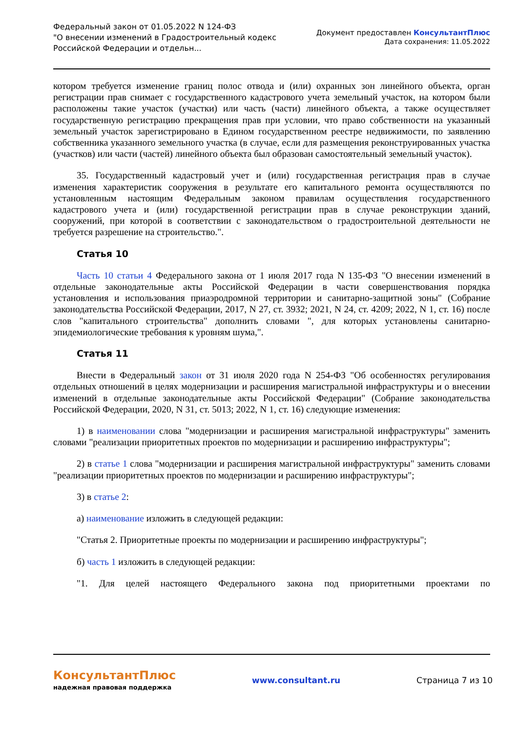Федеральный закон от 01.05.2022 N 124-ФЗ
"О внесении изменений в Градостроительный кодекс
Российской Федерации и отдельн...
Документ предоставлен КонсультантПлюс
Дата сохранения: 11.05.2022
котором требуется изменение границ полос отвода и (или) охранных зон линейного объекта, орган регистрации прав снимает с государственного кадастрового учета земельный участок, на котором были расположены такие участок (участки) или часть (части) линейного объекта, а также осуществляет государственную регистрацию прекращения прав при условии, что право собственности на указанный земельный участок зарегистрировано в Едином государственном реестре недвижимости, по заявлению собственника указанного земельного участка (в случае, если для размещения реконструированных участка (участков) или части (частей) линейного объекта был образован самостоятельный земельный участок).
35. Государственный кадастровый учет и (или) государственная регистрация прав в случае изменения характеристик сооружения в результате его капитального ремонта осуществляются по установленным настоящим Федеральным законом правилам осуществления государственного кадастрового учета и (или) государственной регистрации прав в случае реконструкции зданий, сооружений, при которой в соответствии с законодательством о градостроительной деятельности не требуется разрешение на строительство.".
Статья 10
Часть 10 статьи 4 Федерального закона от 1 июля 2017 года N 135-ФЗ "О внесении изменений в отдельные законодательные акты Российской Федерации в части совершенствования порядка установления и использования приаэродромной территории и санитарно-защитной зоны" (Собрание законодательства Российской Федерации, 2017, N 27, ст. 3932; 2021, N 24, ст. 4209; 2022, N 1, ст. 16) после слов "капитального строительства" дополнить словами ", для которых установлены санитарно-эпидемиологические требования к уровням шума,".
Статья 11
Внести в Федеральный закон от 31 июля 2020 года N 254-ФЗ "Об особенностях регулирования отдельных отношений в целях модернизации и расширения магистральной инфраструктуры и о внесении изменений в отдельные законодательные акты Российской Федерации" (Собрание законодательства Российской Федерации, 2020, N 31, ст. 5013; 2022, N 1, ст. 16) следующие изменения:
1) в наименовании слова "модернизации и расширения магистральной инфраструктуры" заменить словами "реализации приоритетных проектов по модернизации и расширению инфраструктуры";
2) в статье 1 слова "модернизации и расширения магистральной инфраструктуры" заменить словами "реализации приоритетных проектов по модернизации и расширению инфраструктуры";
3) в статье 2:
а) наименование изложить в следующей редакции:
"Статья 2. Приоритетные проекты по модернизации и расширению инфраструктуры";
б) часть 1 изложить в следующей редакции:
"1. Для целей настоящего Федерального закона под приоритетными проектами по
КонсультантПлюс
надежная правовая поддержка
www.consultant.ru Страница 7 из 10